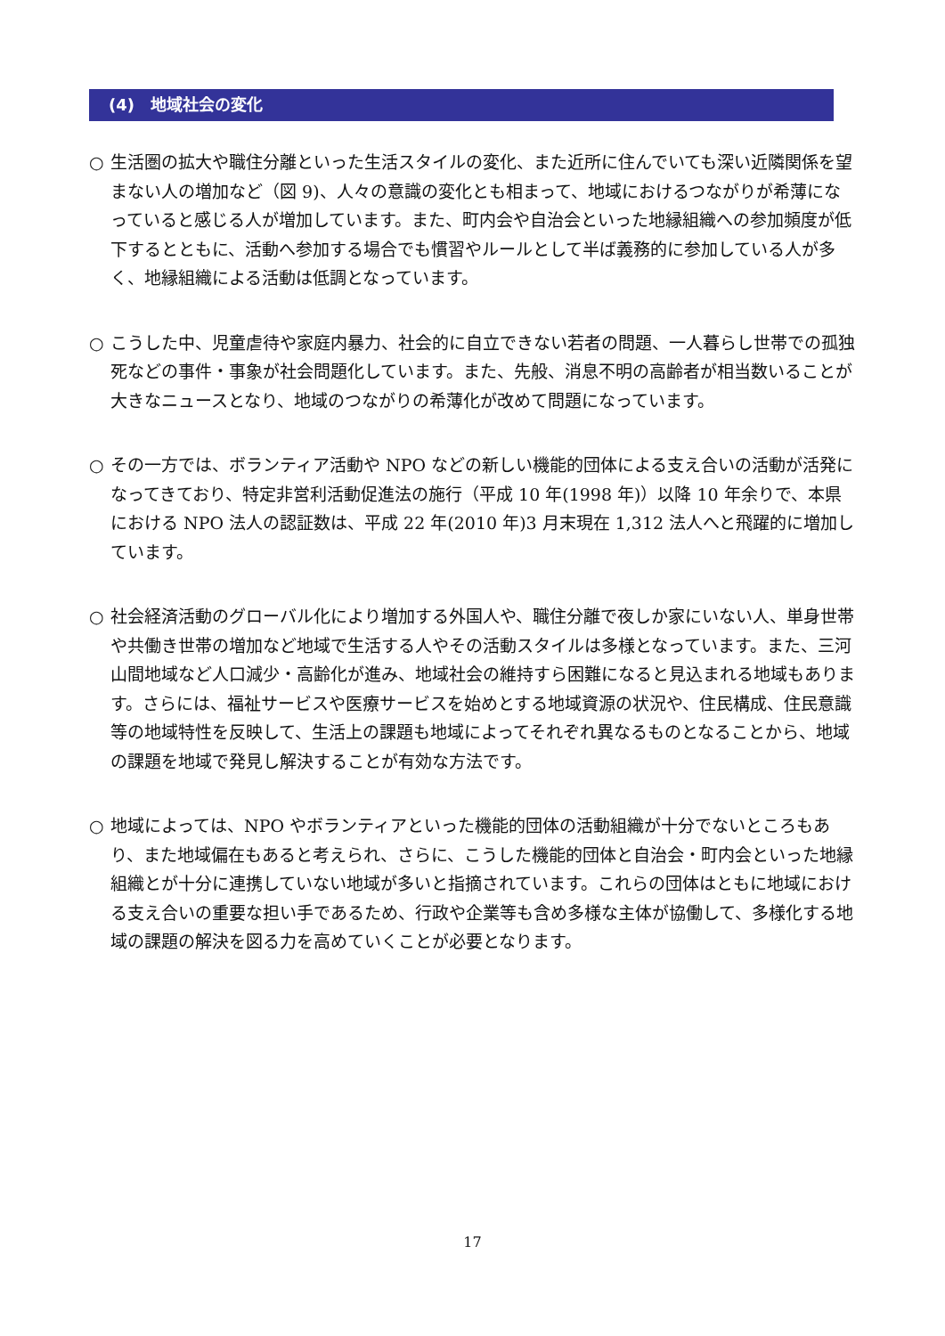(4)　地域社会の変化
○ 生活圏の拡大や職住分離といった生活スタイルの変化、また近所に住んでいても深い近隣関係を望まない人の増加など（図 9)、人々の意識の変化とも相まって、地域におけるつながりが希薄になっていると感じる人が増加しています。また、町内会や自治会といった地縁組織への参加頻度が低下するとともに、活動へ参加する場合でも慣習やルールとして半ば義務的に参加している人が多く、地縁組織による活動は低調となっています。
○ こうした中、児童虐待や家庭内暴力、社会的に自立できない若者の問題、一人暮らし世帯での孤独死などの事件・事象が社会問題化しています。また、先般、消息不明の高齢者が相当数いることが大きなニュースとなり、地域のつながりの希薄化が改めて問題になっています。
○ その一方では、ボランティア活動や NPO などの新しい機能的団体による支え合いの活動が活発になってきており、特定非営利活動促進法の施行（平成 10 年(1998 年)）以降 10 年余りで、本県における NPO 法人の認証数は、平成 22 年(2010 年)3 月末現在 1,312 法人へと飛躍的に増加しています。
○ 社会経済活動のグローバル化により増加する外国人や、職住分離で夜しか家にいない人、単身世帯や共働き世帯の増加など地域で生活する人やその活動スタイルは多様となっています。また、三河山間地域など人口減少・高齢化が進み、地域社会の維持すら困難になると見込まれる地域もあります。さらには、福祉サービスや医療サービスを始めとする地域資源の状況や、住民構成、住民意識等の地域特性を反映して、生活上の課題も地域によってそれぞれ異なるものとなることから、地域の課題を地域で発見し解決することが有効な方法です。
○ 地域によっては、NPO やボランティアといった機能的団体の活動組織が十分でないところもあり、また地域偏在もあると考えられ、さらに、こうした機能的団体と自治会・町内会といった地縁組織とが十分に連携していない地域が多いと指摘されています。これらの団体はともに地域における支え合いの重要な担い手であるため、行政や企業等も含め多様な主体が協働して、多様化する地域の課題の解決を図る力を高めていくことが必要となります。
17